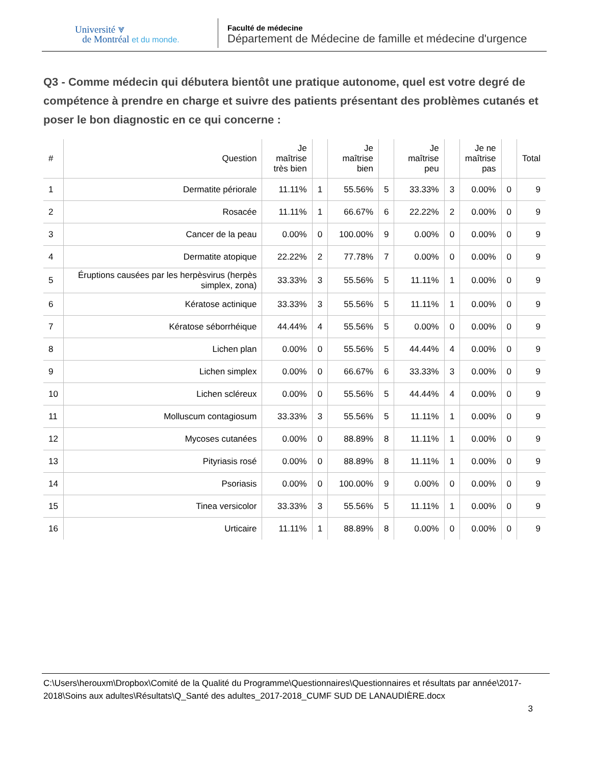Université ⩔
de Montréal et du monde.
Faculté de médecine
Département de Médecine de famille et médecine d'urgence
Q3 - Comme médecin qui débutera bientôt une pratique autonome, quel est votre degré de compétence à prendre en charge et suivre des patients présentant des problèmes cutanés et poser le bon diagnostic en ce qui concerne :
| # | Question | Je maîtrise très bien | | Je maîtrise bien | | Je maîtrise peu | | Je ne maîtrise pas | | Total |
| --- | --- | --- | --- | --- | --- | --- | --- | --- | --- | --- |
| 1 | Dermatite périorale | 11.11% | 1 | 55.56% | 5 | 33.33% | 3 | 0.00% | 0 | 9 |
| 2 | Rosacée | 11.11% | 1 | 66.67% | 6 | 22.22% | 2 | 0.00% | 0 | 9 |
| 3 | Cancer de la peau | 0.00% | 0 | 100.00% | 9 | 0.00% | 0 | 0.00% | 0 | 9 |
| 4 | Dermatite atopique | 22.22% | 2 | 77.78% | 7 | 0.00% | 0 | 0.00% | 0 | 9 |
| 5 | Éruptions causées par les herpèsvirus (herpès simplex, zona) | 33.33% | 3 | 55.56% | 5 | 11.11% | 1 | 0.00% | 0 | 9 |
| 6 | Kératose actinique | 33.33% | 3 | 55.56% | 5 | 11.11% | 1 | 0.00% | 0 | 9 |
| 7 | Kératose séborrhéique | 44.44% | 4 | 55.56% | 5 | 0.00% | 0 | 0.00% | 0 | 9 |
| 8 | Lichen plan | 0.00% | 0 | 55.56% | 5 | 44.44% | 4 | 0.00% | 0 | 9 |
| 9 | Lichen simplex | 0.00% | 0 | 66.67% | 6 | 33.33% | 3 | 0.00% | 0 | 9 |
| 10 | Lichen scléreux | 0.00% | 0 | 55.56% | 5 | 44.44% | 4 | 0.00% | 0 | 9 |
| 11 | Molluscum contagiosum | 33.33% | 3 | 55.56% | 5 | 11.11% | 1 | 0.00% | 0 | 9 |
| 12 | Mycoses cutanées | 0.00% | 0 | 88.89% | 8 | 11.11% | 1 | 0.00% | 0 | 9 |
| 13 | Pityriasis rosé | 0.00% | 0 | 88.89% | 8 | 11.11% | 1 | 0.00% | 0 | 9 |
| 14 | Psoriasis | 0.00% | 0 | 100.00% | 9 | 0.00% | 0 | 0.00% | 0 | 9 |
| 15 | Tinea versicolor | 33.33% | 3 | 55.56% | 5 | 11.11% | 1 | 0.00% | 0 | 9 |
| 16 | Urticaire | 11.11% | 1 | 88.89% | 8 | 0.00% | 0 | 0.00% | 0 | 9 |
C:\Users\herouxm\Dropbox\Comité de la Qualité du Programme\Questionnaires\Questionnaires et résultats par année\2017-2018\Soins aux adultes\Résultats\Q_Santé des adultes_2017-2018_CUMF SUD DE LANAUDIÈRE.docx
3